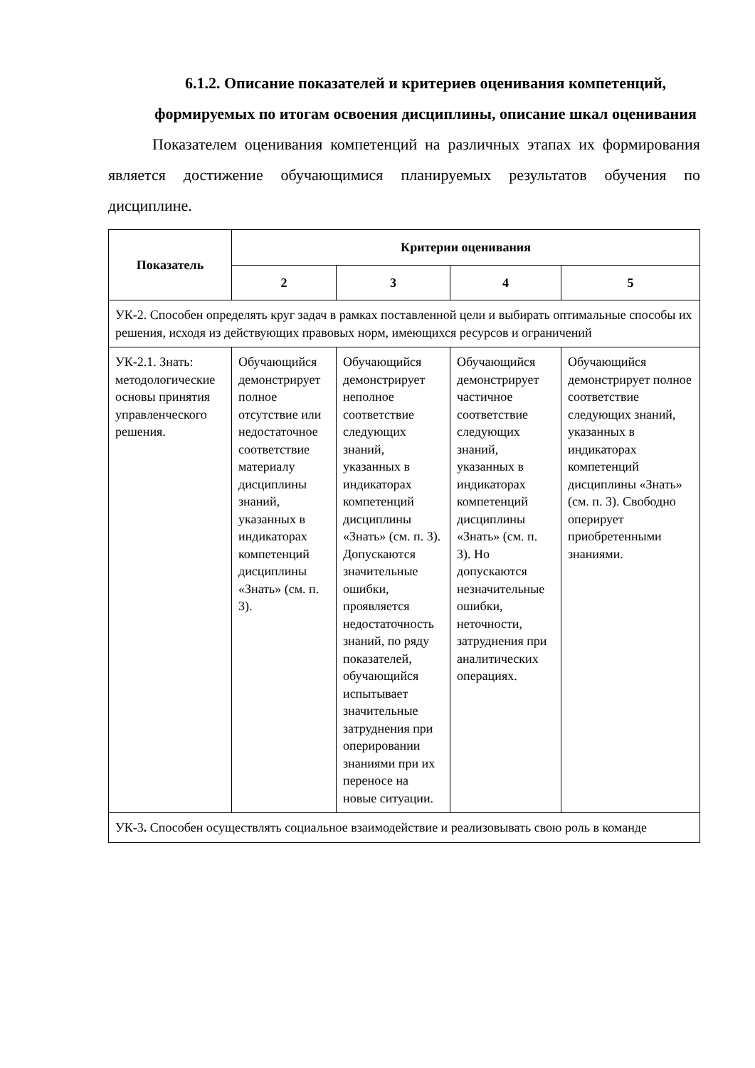6.1.2. Описание показателей и критериев оценивания компетенций, формируемых по итогам освоения дисциплины, описание шкал оценивания
Показателем оценивания компетенций на различных этапах их формирования является достижение обучающимися планируемых результатов обучения по дисциплине.
| Показатель | Критерии оценивания | | | |
| --- | --- | --- | --- | --- |
| | 2 | 3 | 4 | 5 |
| УК-2. Способен определять круг задач в рамках поставленной цели и выбирать оптимальные способы их решения, исходя из действующих правовых норм, имеющихся ресурсов и ограничений | | | | |
| УК-2.1. Знать: методологические основы принятия управленческого решения. | Обучающийся демонстрирует полное отсутствие или недостаточное соответствие материалу дисциплины знаний, указанных в индикаторах компетенций дисциплины «Знать» (см. п. 3). | Обучающийся демонстрирует неполное соответствие следующих знаний, указанных в индикаторах компетенций дисциплины «Знать» (см. п. 3). Допускаются значительные ошибки, проявляется недостаточность знаний, по ряду показателей, обучающийся испытывает значительные затруднения при оперировании знаниями при их переносе на новые ситуации. | Обучающийся демонстрирует частичное соответствие следующих знаний, указанных в индикаторах компетенций дисциплины «Знать» (см. п. 3). Но допускаются незначительные ошибки, неточности, затруднения при аналитических операциях. | Обучающийся демонстрирует полное соответствие следующих знаний, указанных в индикаторах компетенций дисциплины «Знать» (см. п. 3). Свободно оперирует приобретенными знаниями. |
| УК-3 . Способен осуществлять социальное взаимодействие и реализовывать свою роль в команде | | | | |